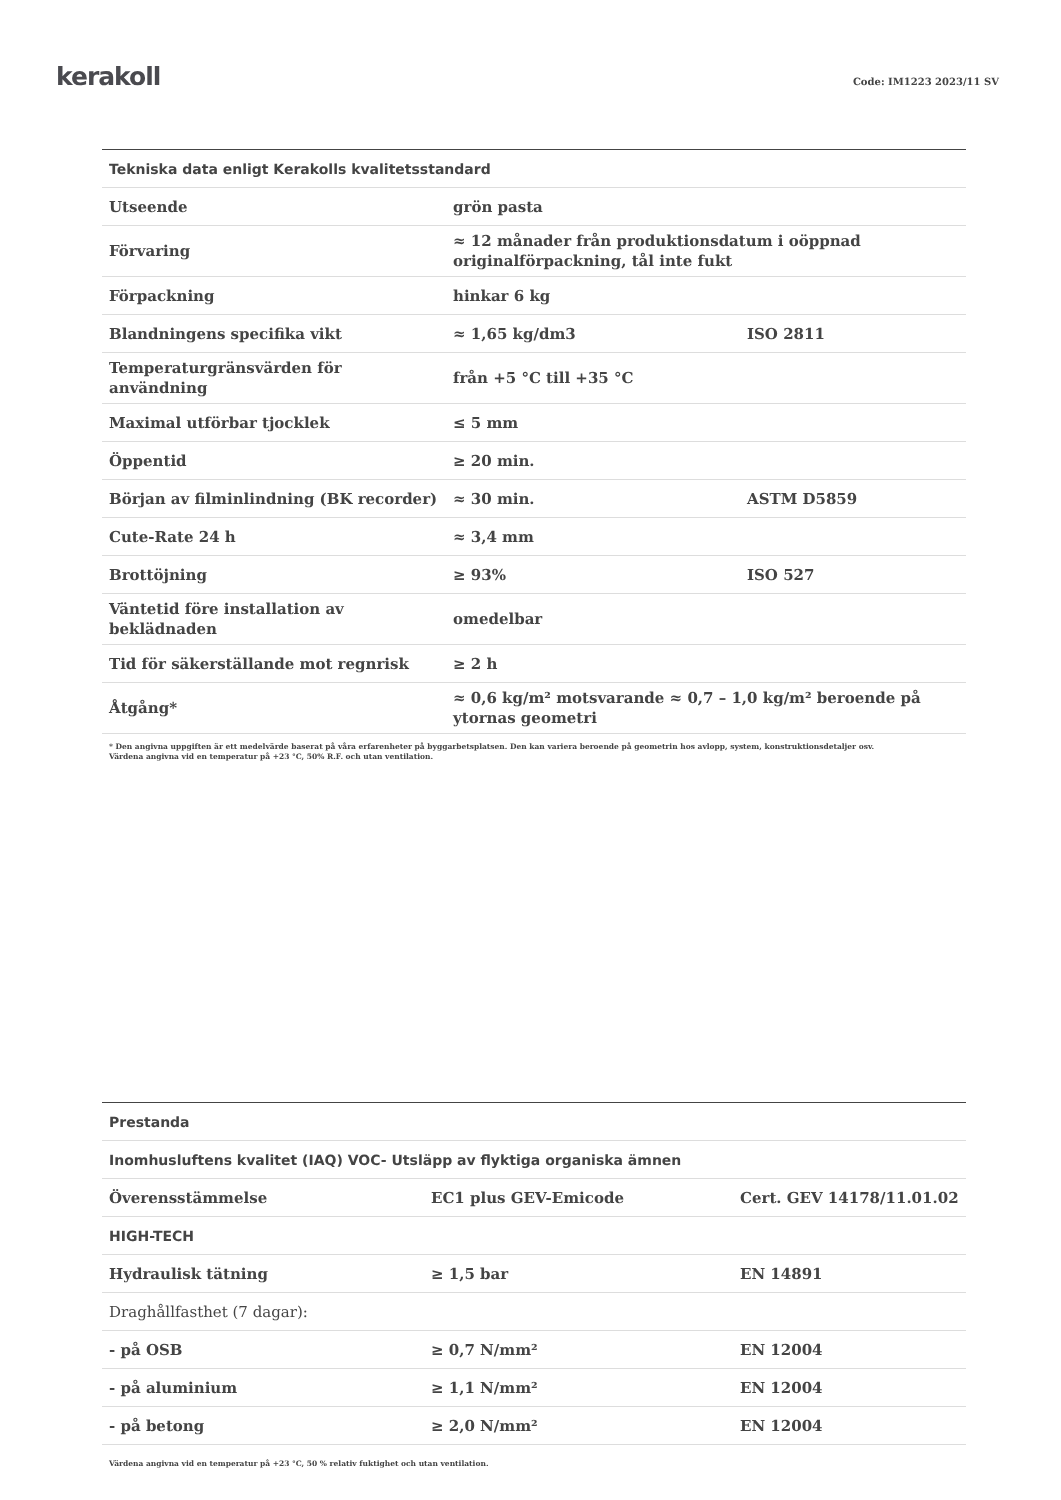kerakoll
Code: IM1223 2023/11 SV
| Tekniska data enligt Kerakolls kvalitetsstandard | | |
| --- | --- | --- |
| Utseende | grön pasta | |
| Förvaring | ≈ 12 månader från produktionsdatum i oöppnad originalförpackning, tål inte fukt | |
| Förpackning | hinkar 6 kg | |
| Blandningens specifika vikt | ≈ 1,65 kg/dm3 | ISO 2811 |
| Temperaturgränsvärden för användning | från +5 °C till +35 °C | |
| Maximal utförbar tjocklek | ≤ 5 mm | |
| Öppentid | ≥ 20 min. | |
| Början av filminlindning (BK recorder) | ≈ 30 min. | ASTM D5859 |
| Cute-Rate 24 h | ≈ 3,4 mm | |
| Brottöjning | ≥ 93% | ISO 527 |
| Väntetid före installation av beklädnaden | omedelbar | |
| Tid för säkerställande mot regnrisk | ≥ 2 h | |
| Åtgång* | ≈ 0,6 kg/m² motsvarande ≈ 0,7 – 1,0 kg/m² beroende på ytornas geometri | |
* Den angivna uppgiften är ett medelvärde baserat på våra erfarenheter på byggarbetsplatsen. Den kan variera beroende på geometrin hos avlopp, system, konstruktionsdetaljer osv.
Värdena angivna vid en temperatur på +23 °C, 50% R.F. och utan ventilation.
| Prestanda | | |
| --- | --- | --- |
| Inomhusluftens kvalitet (IAQ) VOC- Utsläpp av flyktiga organiska ämnen | | |
| Överensstämmelse | EC1 plus GEV-Emicode | Cert. GEV 14178/11.01.02 |
| HIGH-TECH | | |
| Hydraulisk tätning | ≥ 1,5 bar | EN 14891 |
| Draghållfasthet (7 dagar): | | |
| - på OSB | ≥ 0,7 N/mm² | EN 12004 |
| - på aluminium | ≥ 1,1 N/mm² | EN 12004 |
| - på betong | ≥ 2,0 N/mm² | EN 12004 |
Värdena angivna vid en temperatur på +23 °C, 50 % relativ fuktighet och utan ventilation.